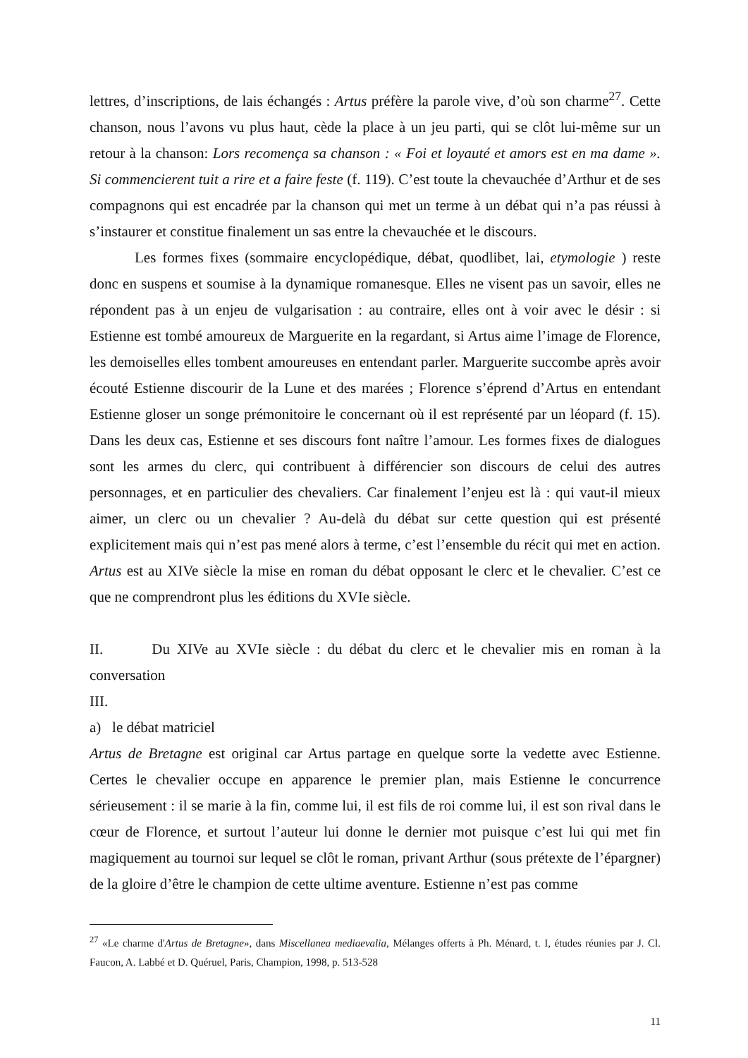lettres, d’inscriptions, de lais échangés : Artus préfère la parole vive, d’où son charme<sup>27</sup>. Cette chanson, nous l’avons vu plus haut, cède la place à un jeu parti, qui se clôt lui-même sur un retour à la chanson: Lors recomença sa chanson : « Foi et loyauté et amors est en ma dame ». Si commencierent tuit a rire et a faire feste (f. 119). C’est toute la chevauchée d’Arthur et de ses compagnons qui est encadrée par la chanson qui met un terme à un débat qui n’a pas réussi à s’instaurer et constitue finalement un sas entre la chevauchée et le discours.
Les formes fixes (sommaire encyclopédique, débat, quodlibet, lai, etymologie ) reste donc en suspens et soumise à la dynamique romanesque. Elles ne visent pas un savoir, elles ne répondent pas à un enjeu de vulgarisation : au contraire, elles ont à voir avec le désir : si Estienne est tombé amoureux de Marguerite en la regardant, si Artus aime l’image de Florence, les demoiselles elles tombent amoureuses en entendant parler. Marguerite succombe après avoir écouté Estienne discourir de la Lune et des marées ; Florence s’éprend d’Artus en entendant Estienne gloser un songe prémonitoire le concernant où il est représenté par un léopard (f. 15). Dans les deux cas, Estienne et ses discours font naître l’amour. Les formes fixes de dialogues sont les armes du clerc, qui contribuent à différencier son discours de celui des autres personnages, et en particulier des chevaliers. Car finalement l’enjeu est là : qui vaut-il mieux aimer, un clerc ou un chevalier ? Au-delà du débat sur cette question qui est présenté explicitement mais qui n’est pas mené alors à terme, c’est l’ensemble du récit qui met en action. Artus est au XIVe siècle la mise en roman du débat opposant le clerc et le chevalier. C’est ce que ne comprendront plus les éditions du XVIe siècle.
II. Du XIVe au XVIe siècle : du débat du clerc et le chevalier mis en roman à la conversation
III.
a) le débat matriciel
Artus de Bretagne est original car Artus partage en quelque sorte la vedette avec Estienne. Certes le chevalier occupe en apparence le premier plan, mais Estienne le concurrence sérieusement : il se marie à la fin, comme lui, il est fils de roi comme lui, il est son rival dans le cœur de Florence, et surtout l’auteur lui donne le dernier mot puisque c’est lui qui met fin magiquement au tournoi sur lequel se clôt le roman, privant Arthur (sous prétexte de l’épargner) de la gloire d’être le champion de cette ultime aventure. Estienne n’est pas comme
<sup>27</sup> «Le charme d'Artus de Bretagne», dans Miscellanea mediaevalia, Mélanges offerts à Ph. Ménard, t. I, études réunies par J. Cl. Faucon, A. Labbé et D. Quéruel, Paris, Champion, 1998, p. 513-528
11